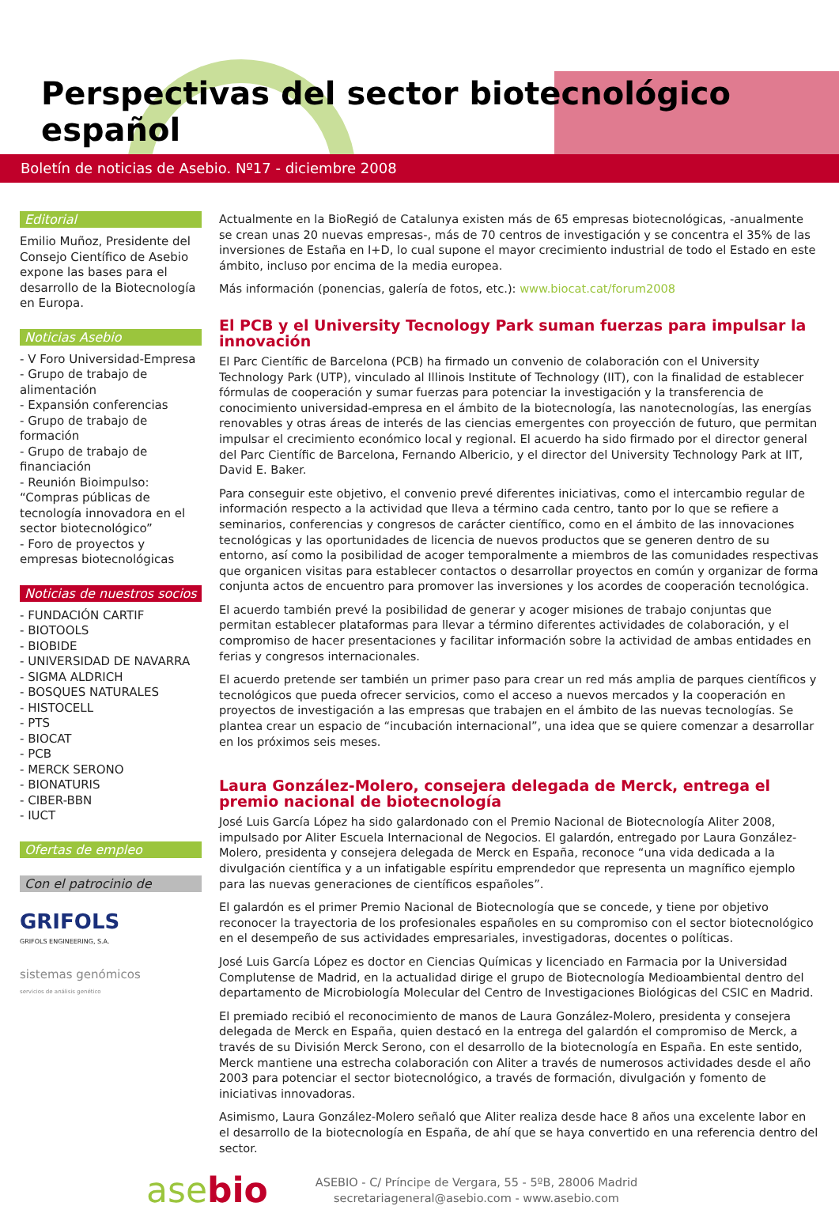Perspectivas del sector biotecnológico español
Boletín de noticias de Asebio. Nº17 - diciembre 2008
Editorial
Emilio Muñoz, Presidente del Consejo Científico de Asebio expone las bases para el desarrollo de la Biotecnología en Europa.
Noticias Asebio
- V Foro Universidad-Empresa
- Grupo de trabajo de alimentación
- Expansión conferencias
- Grupo de trabajo de formación
- Grupo de trabajo de financiación
- Reunión Bioimpulso: “Compras públicas de tecnología innovadora en el sector biotecnológico”
- Foro de proyectos y empresas biotecnológicas
Noticias de nuestros socios
- FUNDACIÓN CARTIF
- BIOTOOLS
- BIOBIDE
- UNIVERSIDAD DE NAVARRA
- SIGMA ALDRICH
- BOSQUES NATURALES
- HISTOCELL
- PTS
- BIOCAT
- PCB
- MERCK SERONO
- BIONATURIS
- CIBER-BBN
- IUCT
Ofertas de empleo
Con el patrocinio de
GRIFOLS
GRIFOLS ENGINEERING, S.A.
sistemas genómicos
servicios de análisis genético
Actualmente en la BioRegió de Catalunya existen más de 65 empresas biotecnológicas, -anualmente se crean unas 20 nuevas empresas-, más de 70 centros de investigación y se concentra el 35% de las inversiones de Estaña en I+D, lo cual supone el mayor crecimiento industrial de todo el Estado en este ámbito, incluso por encima de la media europea.
Más información (ponencias, galería de fotos, etc.): www.biocat.cat/forum2008
El PCB y el University Tecnology Park suman fuerzas para impulsar la innovación
El Parc Científic de Barcelona (PCB) ha firmado un convenio de colaboración con el University Technology Park (UTP), vinculado al Illinois Institute of Technology (IIT), con la finalidad de establecer fórmulas de cooperación y sumar fuerzas para potenciar la investigación y la transferencia de conocimiento universidad-empresa en el ámbito de la biotecnología, las nanotecnologías, las energías renovables y otras áreas de interés de las ciencias emergentes con proyección de futuro, que permitan impulsar el crecimiento económico local y regional. El acuerdo ha sido firmado por el director general del Parc Científic de Barcelona, Fernando Albericio, y el director del University Technology Park at IIT, David E. Baker.
Para conseguir este objetivo, el convenio prevé diferentes iniciativas, como el intercambio regular de información respecto a la actividad que lleva a término cada centro, tanto por lo que se refiere a seminarios, conferencias y congresos de carácter científico, como en el ámbito de las innovaciones tecnológicas y las oportunidades de licencia de nuevos productos que se generen dentro de su entorno, así como la posibilidad de acoger temporalmente a miembros de las comunidades respectivas que organicen visitas para establecer contactos o desarrollar proyectos en común y organizar de forma conjunta actos de encuentro para promover las inversiones y los acordes de cooperación tecnológica.
El acuerdo también prevé la posibilidad de generar y acoger misiones de trabajo conjuntas que permitan establecer plataformas para llevar a término diferentes actividades de colaboración, y el compromiso de hacer presentaciones y facilitar información sobre la actividad de ambas entidades en ferias y congresos internacionales.
El acuerdo pretende ser también un primer paso para crear un red más amplia de parques científicos y tecnológicos que pueda ofrecer servicios, como el acceso a nuevos mercados y la cooperación en proyectos de investigación a las empresas que trabajen en el ámbito de las nuevas tecnologías. Se plantea crear un espacio de “incubación internacional”, una idea que se quiere comenzar a desarrollar en los próximos seis meses.
Laura González-Molero, consejera delegada de Merck, entrega el premio nacional de biotecnología
José Luis García López ha sido galardonado con el Premio Nacional de Biotecnología Aliter 2008, impulsado por Aliter Escuela Internacional de Negocios. El galardón, entregado por Laura González-Molero, presidenta y consejera delegada de Merck en España, reconoce “una vida dedicada a la divulgación científica y a un infatigable espíritu emprendedor que representa un magnífico ejemplo para las nuevas generaciones de científicos españoles”.
El galardón es el primer Premio Nacional de Biotecnología que se concede, y tiene por objetivo reconocer la trayectoria de los profesionales españoles en su compromiso con el sector biotecnológico en el desempeño de sus actividades empresariales, investigadoras, docentes o políticas.
José Luis García López es doctor en Ciencias Químicas y licenciado en Farmacia por la Universidad Complutense de Madrid, en la actualidad dirige el grupo de Biotecnología Medioambiental dentro del departamento de Microbiología Molecular del Centro de Investigaciones Biológicas del CSIC en Madrid.
El premiado recibió el reconocimiento de manos de Laura González-Molero, presidenta y consejera delegada de Merck en España, quien destacó en la entrega del galardón el compromiso de Merck, a través de su División Merck Serono, con el desarrollo de la biotecnología en España. En este sentido, Merck mantiene una estrecha colaboración con Aliter a través de numerosos actividades desde el año 2003 para potenciar el sector biotecnológico, a través de formación, divulgación y fomento de iniciativas innovadoras.
Asimismo, Laura González-Molero señaló que Aliter realiza desde hace 8 años una excelente labor en el desarrollo de la biotecnología en España, de ahí que se haya convertido en una referencia dentro del sector.
asebio
ASEBIO - C/ Príncipe de Vergara, 55 - 5ºB, 28006 Madrid
secretariageneral@asebio.com - www.asebio.com